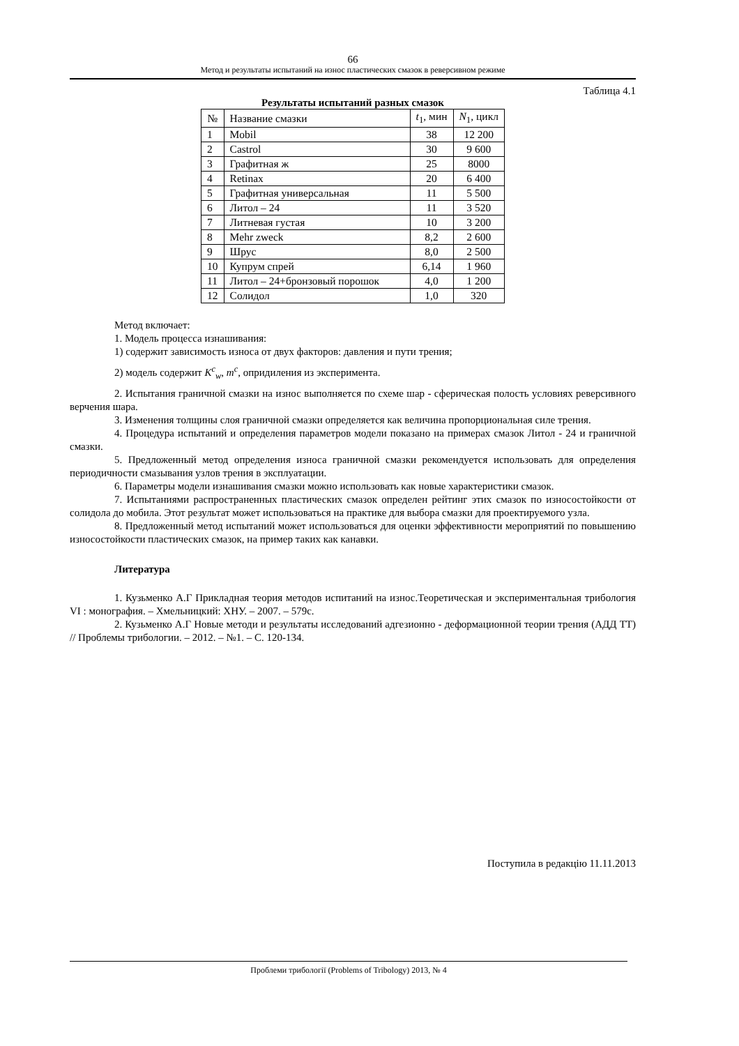66
Метод и результаты испытаний на износ пластических смазок в реверсивном режиме
Таблица 4.1
Результаты испытаний разных смазок
| № | Название смазки | t<sub>1</sub>, мин | N<sub>1</sub>, цикл |
| --- | --- | --- | --- |
| 1 | Mobil | 38 | 12 200 |
| 2 | Castrol | 30 | 9 600 |
| 3 | Графитная ж | 25 | 8000 |
| 4 | Retinax | 20 | 6 400 |
| 5 | Графитная универсальная | 11 | 5 500 |
| 6 | Литол – 24 | 11 | 3 520 |
| 7 | Литневая густая | 10 | 3 200 |
| 8 | Mehr zweck | 8,2 | 2 600 |
| 9 | Шрус | 8,0 | 2 500 |
| 10 | Купрум спрей | 6,14 | 1 960 |
| 11 | Литол – 24+бронзовый порошок | 4,0 | 1 200 |
| 12 | Солидол | 1,0 | 320 |
Метод включает:
1. Модель процесса изнашивания:
1) содержит зависимость износа от двух факторов: давления и пути трения;
2) модель содержит K<sup>c</sup><sub>w</sub>, m<sup>c</sup>, опридиления из эксперимента.
2. Испытания граничной смазки на износ выполняется по схеме шар - сферическая полость условиях реверсивного верчения шара.
3. Изменения толщины слоя граничной смазки определяется как величина пропорциональная силе трения.
4. Процедура испытаний и определения параметров модели показано на примерах смазок Литол - 24 и граничной смазки.
5. Предложенный метод определения износа граничной смазки рекомендуется использовать для определения периодичности смазывания узлов трения в эксплуатации.
6. Параметры модели изнашивания смазки можно использовать как новые характеристики смазок.
7. Испытаниями распространенных пластических смазок определен рейтинг этих смазок по износостойкости от солидола до мобила. Этот результат может использоваться на практике для выбора смазки для проектируемого узла.
8. Предложенный метод испытаний может использоваться для оценки эффективности мероприятий по повышению износостойкости пластических смазок, на пример таких как канавки.
Литература
1. Кузьменко А.Г Прикладная теория методов испитаний на износ.Теоретическая и экспериментальная трибология VI : монография. – Хмельницкий: ХНУ. – 2007. – 579с.
2. Кузьменко А.Г Новые методи и результаты исследований адгезионно - деформационной теории трения (АДД ТТ) // Проблемы трибологии. – 2012. – №1. – С. 120-134.
Поступила в редакцію 11.11.2013
Проблеми трибології (Problems of Tribology) 2013, № 4